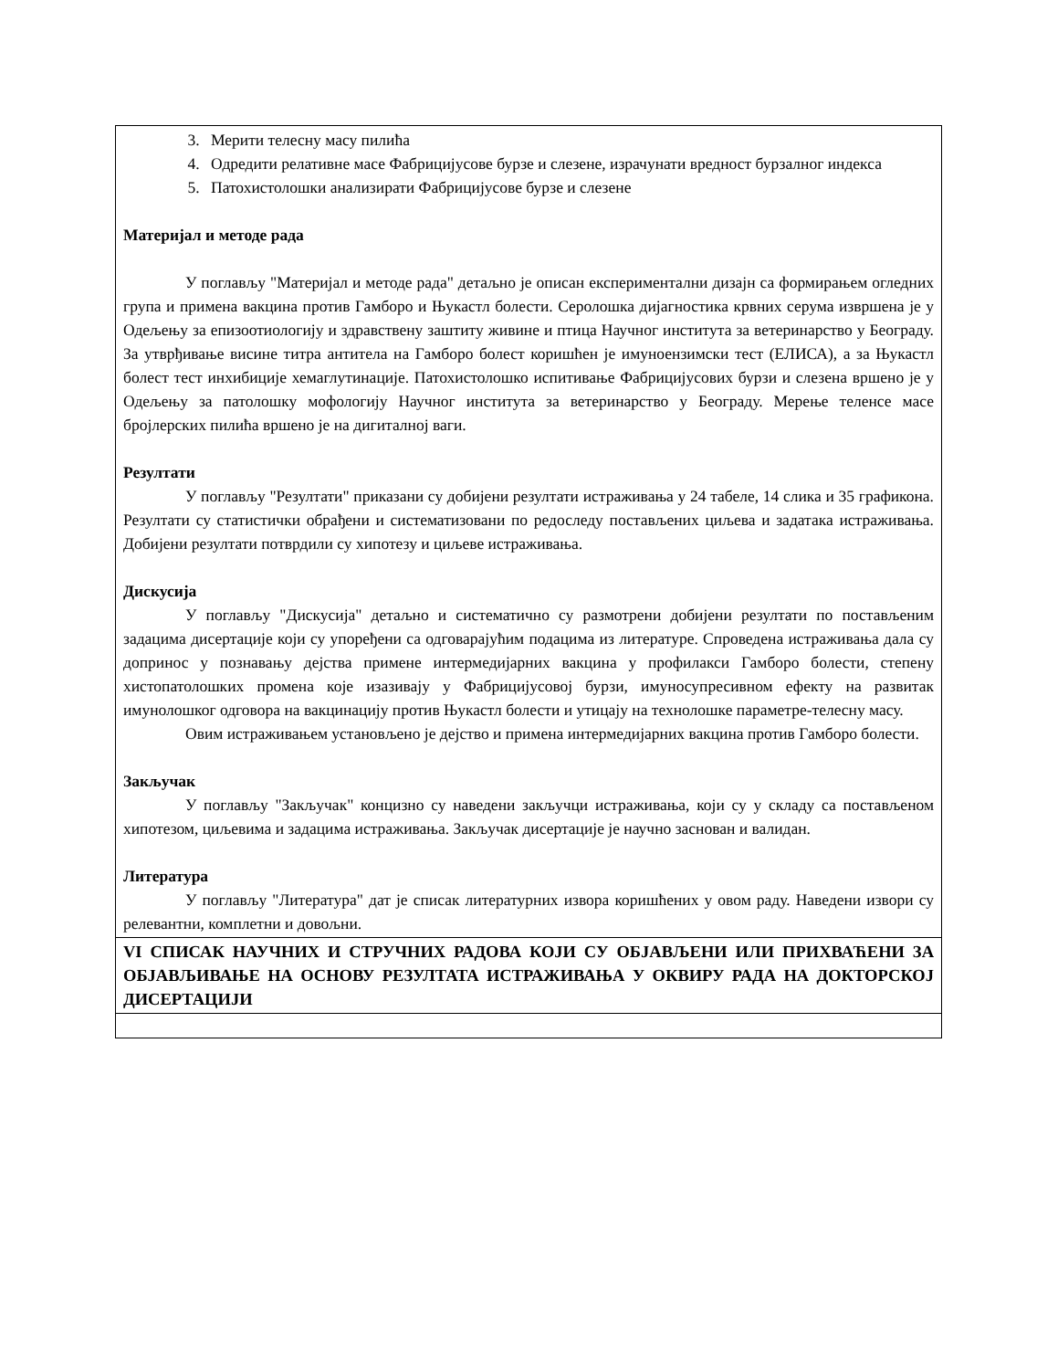| 3. Мерити телесну масу пилића 4. Одредити релативне масе Фабрицијусове бурзе и слезене, израчунати вредност бурзалног индекса 5. Патохистолошки анализирати Фабрицијусове бурзе и слезене Материјал и методе рада У поглављу "Материјал и методе рада" детаљно је описан експериментални дизајн са формирањем огледних група и примена вакцина против Гамборо и Њукастл болести. Серолошка дијагностика крвних серума извршена је у Одељењу за епизоотиологију и здравствену заштиту живине и птица Научног института за ветеринарство у Београду. За утврђивање висине титра антитела на Гамборо болест коришћен је имуноензимски тест (ЕЛИСА), а за Њукастл болест тест инхибиције хемаглутинације. Патохистолошко испитивање Фабрицијусових бурзи и слезена вршено је у Одељењу за патолошку мофологију Научног института за ветеринарство у Београду. Мерење теленсе масе бројлерских пилића вршено је на дигиталној ваги. Резултати У поглављу "Резултати" приказани су добијени резултати истраживања у 24 табеле, 14 слика и 35 графикона. Резултати су статистички обрађени и систематизовани по редоследу постављених циљева и задатака истраживања. Добијени резултати потврдили су хипотезу и циљеве истраживања. Дискусија У поглављу "Дискусија" детаљно и систематично су размотрени добијени резултати по постављеним задацима дисертације који су упоређени са одговарајућим подацима из литературе. Спроведена истраживања дала су допринос у познавању дејства примене интермедијарних вакцина у профилакси Гамборо болести, степену хистопатолошких промена које изазивају у Фабрицијусовој бурзи, имуносупресивном ефекту на развитак имунолошког одговора на вакцинацију против Њукастл болести и утицају на технолошке параметре-телесну масу. Овим истраживањем установљено је дејство и примена интермедијарних вакцина против Гамборо болести. Закључак У поглављу "Закључак" концизно су наведени закључци истраживања, који су у складу са постављеном хипотезом, циљевима и задацима истраживања. Закључак дисертације је научно заснован и валидан. Литература У поглављу "Литература" дат је списак литературних извора коришћених у овом раду. Наведени извори су релевантни, комплетни и довољни. |
| VI СПИСАК НАУЧНИХ И СТРУЧНИХ РАДОВА КОЈИ СУ ОБЈАВЉЕНИ ИЛИ ПРИХВАЋЕНИ ЗА ОБЈАВЉИВАЊЕ НА ОСНОВУ РЕЗУЛТАТА ИСТРАЖИВАЊА У ОКВИРУ РАДА НА ДОКТОРСКОЈ ДИСЕРТАЦИЈИ |